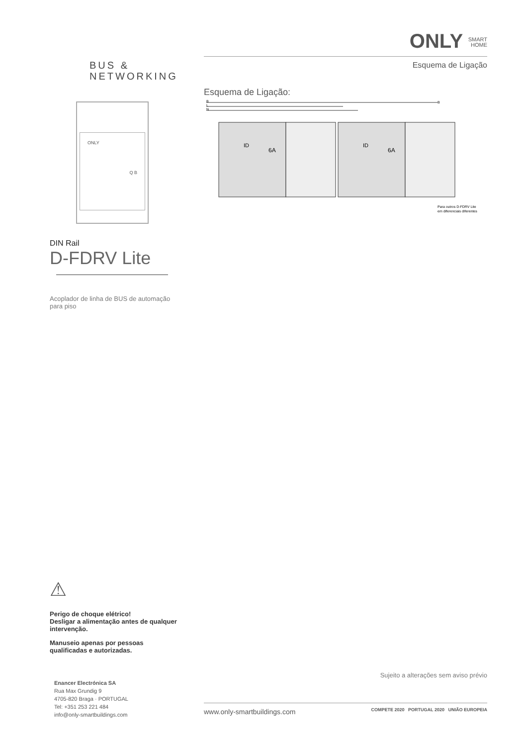BUS &
NETWORKING
ONLY
Q B
DIN Rail
D-FDRV Lite
Acoplador de linha de BUS de automação para piso
⚠
Perigo de choque elétrico!
Desligar a alimentação antes de qualquer intervenção.
Manuseio apenas por pessoas qualificadas e autorizadas.
Enancer Electrónica SA
Rua Max Grundig 9
4705-820 Braga · PORTUGAL
Tel: +351 253 221 484
info@only-smartbuildings.com
ONLY SMART
HOME
Esquema de Ligação
Esquema de Ligação:
ID
6A
ID
6A
B
L
N
B
Para outros D-FDRV Lite
em diferenciais diferentes
Sujeito a alterações sem aviso prévio
www.only-smartbuildings.com COMPETE 2020 PORTUGAL 2020 UNIÃO EUROPEIA